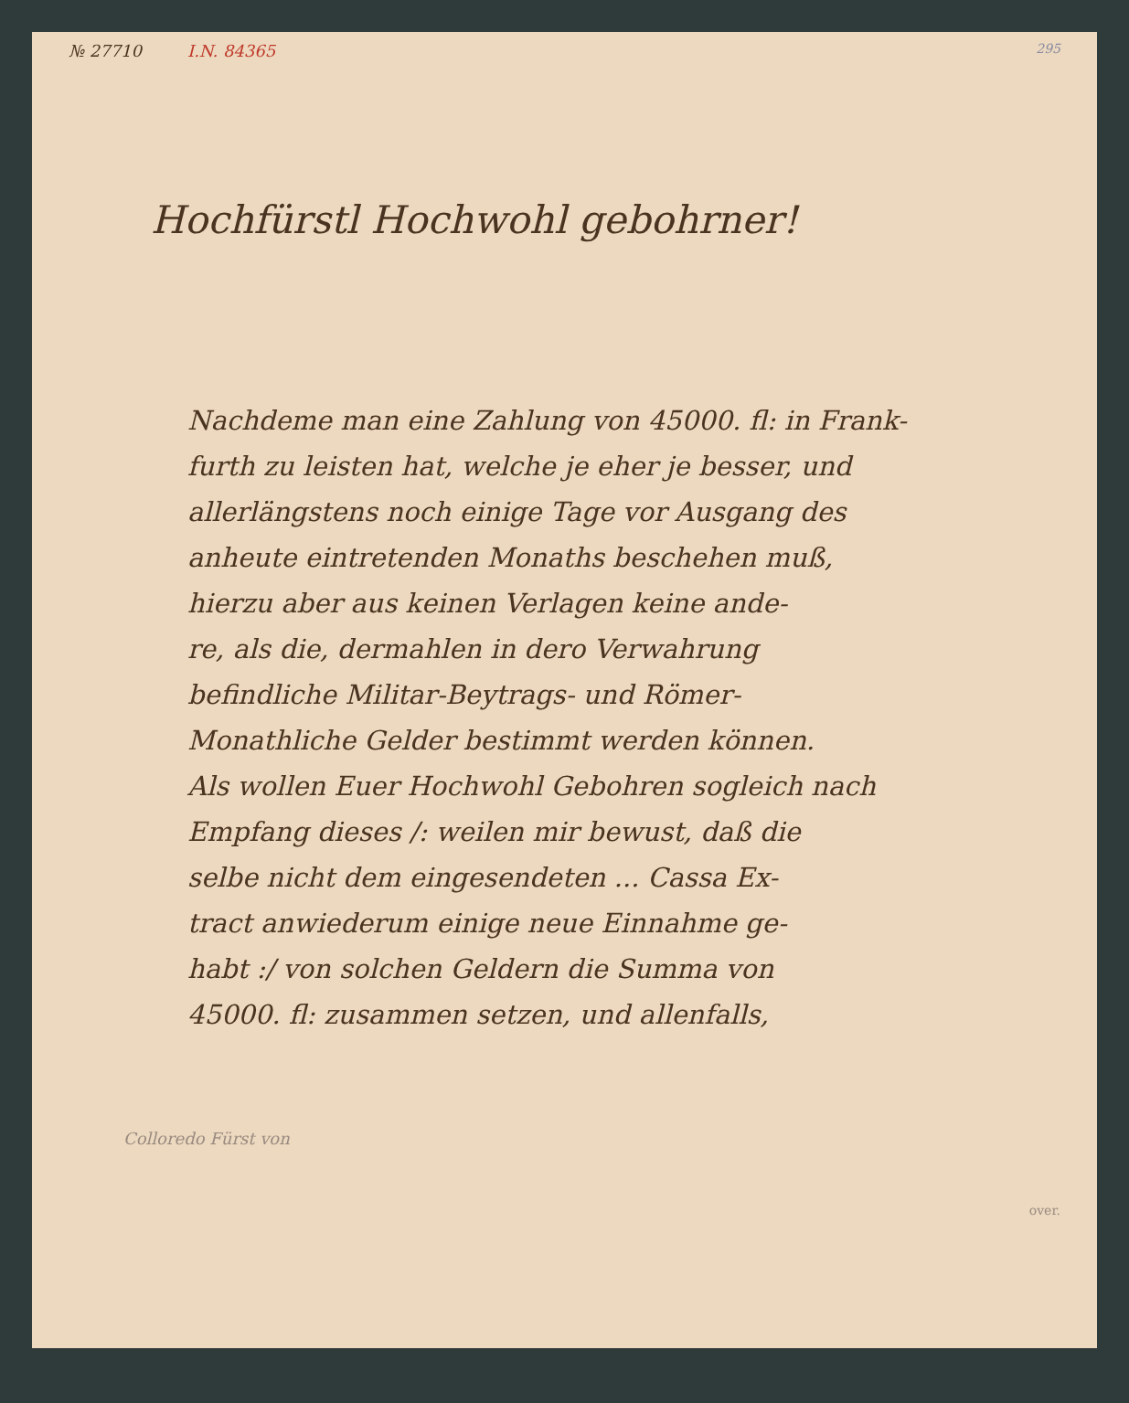№ 27710 I.N. 84365 295
Hochfürstl Hochwohl gebohrner!
Nachdeme man eine Zahlung von 45000. fl: in Frank-
furth zu leisten hat, welche je eher je besser, und
allerlängstens noch einige Tage vor Ausgang des
anheute eintretenden Monaths beschehen muß,
hierzu aber aus keinen Verlagen keine ande-
re, als die, dermahlen in dero Verwahrung
befindliche Militar-Beytrags- und Römer-
Monathliche Gelder bestimmt werden können.
Als wollen Euer Hochwohl Gebohren sogleich nach
Empfang dieses /: weilen mir bewust, daß die
selbe nicht dem eingesendeten ... Cassa Ex-
tract anwiederum einige neue Einnahme ge-
habt :/ von solchen Geldern die Summa von
45000. fl: zusammen setzen, und allenfalls,
Colloredo Fürst von
over.